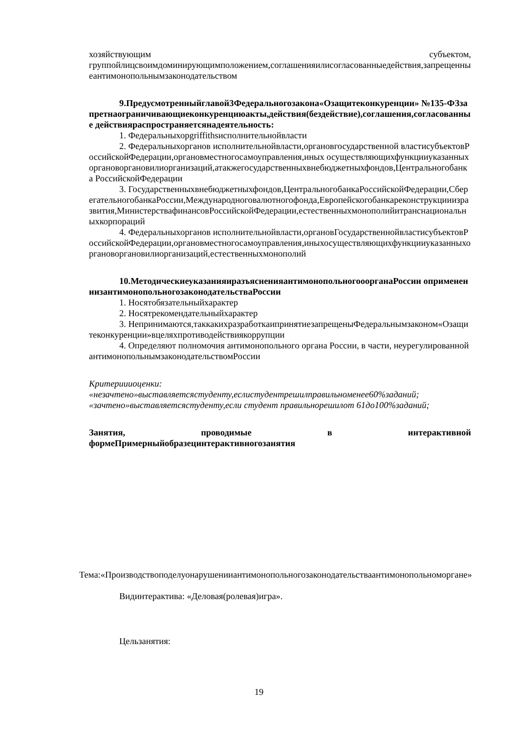хозяйствующим субъектом,
группойлицсвоимдоминирующимположением,соглашенияилисогласованныедействия,запрещенныеантимонопольнымзаконодательством
9.Предусмотренныйглавой3Федеральногозакона«Озащитеконкуренции» №135-ФЗзапретнаограничивающиеконкуренциюакты,действия(бездействие),соглашения,согласованные действияраспространяетсянадеятельность:
1. Федеральныхорgriffithsисполнительнойвласти
2. Федеральныхорганов исполнительнойвласти,органовгосударственной властисубъектовРоссийскойФедерации,органовместногосамоуправления,иных осуществляющихфункцииуказанныхоргановоргановилиорганизаций,атакжегосударственныхвнебюджетныхфондов,Центральногобанка РоссийскойФедерации
3. Государственныхвнебюджетныхфондов,ЦентральногобанкаРоссийскойФедерации,СберегательногобанкаРоссии,Международноговалютногофонда,Европейскогобанкареконструкцииизразвития,МинистерствафинансовРоссийскойФедерации,естественныхмонополийитранснациональныхкорпораций
4. Федеральныхорганов исполнительнойвласти,органовГосударственнойвластисубъектовРоссийскойФедерации,органовместногосамоуправления,иныхосуществляющихфункцииуказанныхоргановоргановилиорганизаций,естественныхмонополий
10.МетодическиеуказанияиразъясненияантимонопольногооорганаРоссии оприменениизантимонопольногозаконодательстваРоссии
1. Носятобязательныйхарактер
2. Носятрекомендательныйхарактер
3. Непринимаются,таккакихразработкаипринятиезапрещеныФедеральнымзаконом«Озащитеконкуренции»вцеляхпротиводействиякоррупции
4. Определяют полномочия антимонопольного органа России, в части, неурегулированнойантимонопольнымзаконодательствомРоссии
Критериииоценки:
«незачтено»выставляетсястуденту,еслистудентрешилправильноменее60%заданий;
«зачтено»выставляетсястуденту,если студент правильнорешилот 61до100%заданий;
Занятия, проводимые в интерактивной
формеПримерныйобразецинтерактивногозанятия
Тема:«Производствоподелуонарушенииантимонопольногозаконодательстваантимонопольноморгане»
Видинтерактива: «Деловая(ролевая)игра».
Цельзанятия:
19